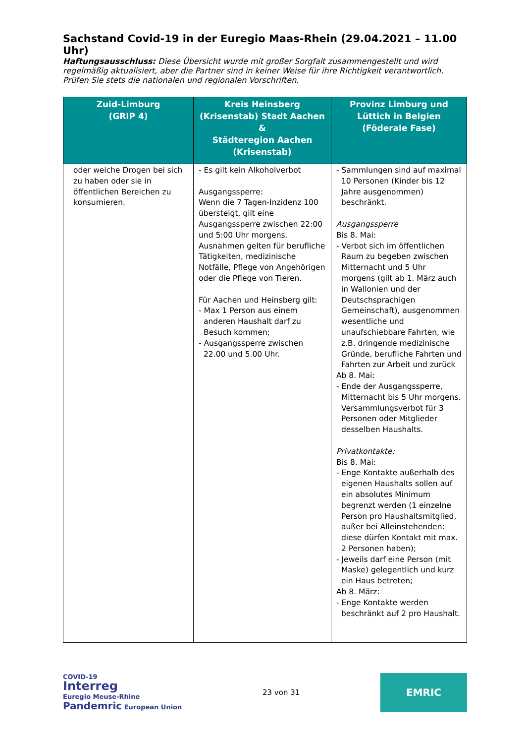Sachstand Covid-19 in der Euregio Maas-Rhein (29.04.2021 – 11.00 Uhr)
Haftungsausschluss: Diese Übersicht wurde mit großer Sorgfalt zusammengestellt und wird regelmäßig aktualisiert, aber die Partner sind in keiner Weise für ihre Richtigkeit verantwortlich. Prüfen Sie stets die nationalen und regionalen Vorschriften.
| Zuid-Limburg (GRIP 4) | Kreis Heinsberg (Krisenstab) Stadt Aachen & Städteregion Aachen (Krisenstab) | Provinz Limburg und Lüttich in Belgien (Föderale Fase) |
| --- | --- | --- |
| oder weiche Drogen bei sich zu haben oder sie in öffentlichen Bereichen zu konsumieren. | - Es gilt kein Alkoholverbot Ausgangssperre: Wenn die 7 Tagen-Inzidenz 100 übersteigt, gilt eine Ausgangssperre zwischen 22:00 und 5:00 Uhr morgens. Ausnahmen gelten für berufliche Tätigkeiten, medizinische Notfälle, Pflege von Angehörigen oder die Pflege von Tieren. Für Aachen und Heinsberg gilt: - Max 1 Person aus einem anderen Haushalt darf zu Besuch kommen; - Ausgangssperre zwischen 22.00 und 5.00 Uhr. | - Sammlungen sind auf maximal 10 Personen (Kinder bis 12 Jahre ausgenommen) beschränkt. Ausgangssperre Bis 8. Mai: - Verbot sich im öffentlichen Raum zu begeben zwischen Mitternacht und 5 Uhr morgens (gilt ab 1. März auch in Wallonien und der Deutschsprachigen Gemeinschaft), ausgenommen wesentliche und unaufschiebbare Fahrten, wie z.B. dringende medizinische Gründe, berufliche Fahrten und Fahrten zur Arbeit und zurück Ab 8. Mai: - Ende der Ausgangssperre, Mitternacht bis 5 Uhr morgens. Versammlungsverbot für 3 Personen oder Mitglieder desselben Haushalts. Privatkontakte: Bis 8. Mai: - Enge Kontakte außerhalb des eigenen Haushalts sollen auf ein absolutes Minimum begrenzt werden (1 einzelne Person pro Haushaltsmitglied, außer bei Alleinstehenden: diese dürfen Kontakt mit max. 2 Personen haben); - Jeweils darf eine Person (mit Maske) gelegentlich und kurz ein Haus betreten; Ab 8. März: - Enge Kontakte werden beschränkt auf 2 pro Haushalt. |
COVID-19
Interreg
Euregio Meuse-Rhine
Pandemric European Union
23 von 31
EMRIC